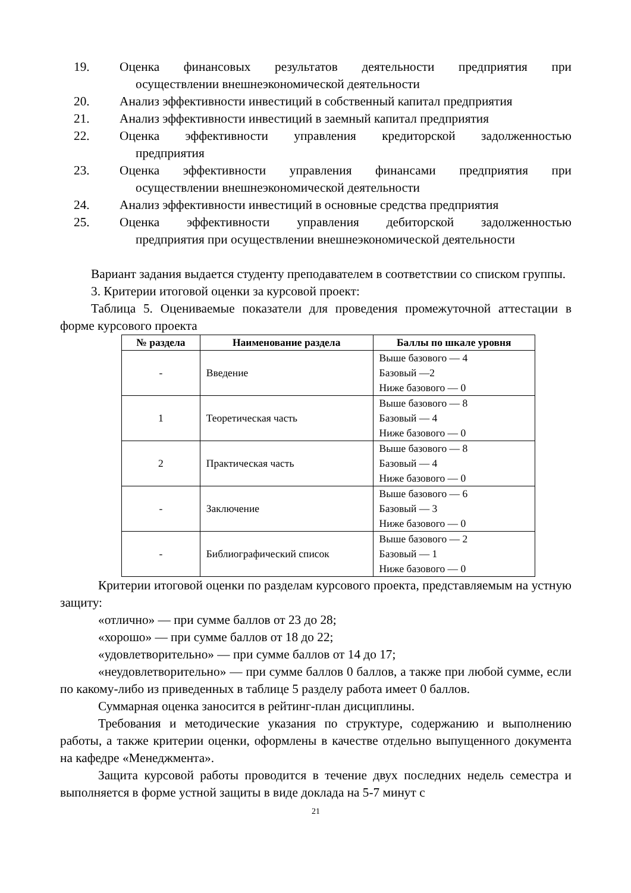19. Оценка финансовых результатов деятельности предприятия при
осуществлении внешнеэкономической деятельности
20. Анализ эффективности инвестиций в собственный капитал предприятия
21. Анализ эффективности инвестиций в заемный капитал предприятия
22. Оценка эффективности управления кредиторской задолженностью
предприятия
23. Оценка эффективности управления финансами предприятия при
осуществлении внешнеэкономической деятельности
24. Анализ эффективности инвестиций в основные средства предприятия
25. Оценка эффективности управления дебиторской задолженностью
предприятия при осуществлении внешнеэкономической деятельности
Вариант задания выдается студенту преподавателем в соответствии со списком группы.
3. Критерии итоговой оценки за курсовой проект:
Таблица 5. Оцениваемые показатели для проведения промежуточной аттестации в форме курсового проекта
| № раздела | Наименование раздела | Баллы по шкале уровня |
| --- | --- | --- |
| - | Введение | Выше базового — 4 Базовый —2 Ниже базового — 0 |
| 1 | Теоретическая часть | Выше базового — 8 Базовый — 4 Ниже базового — 0 |
| 2 | Практическая часть | Выше базового — 8 Базовый — 4 Ниже базового — 0 |
| - | Заключение | Выше базового — 6 Базовый — 3 Ниже базового — 0 |
| - | Библиографический список | Выше базового — 2 Базовый — 1 Ниже базового — 0 |
Критерии итоговой оценки по разделам курсового проекта, представляемым на устную защиту:
«отлично» — при сумме баллов от 23 до 28;
«хорошо» — при сумме баллов от 18 до 22;
«удовлетворительно» — при сумме баллов от 14 до 17;
«неудовлетворительно» — при сумме баллов 0 баллов, а также при любой сумме, если по какому-либо из приведенных в таблице 5 разделу работа имеет 0 баллов.
Суммарная оценка заносится в рейтинг-план дисциплины.
Требования и методические указания по структуре, содержанию и выполнению работы, а также критерии оценки, оформлены в качестве отдельно выпущенного документа на кафедре «Менеджмента».
Защита курсовой работы проводится в течение двух последних недель семестра и выполняется в форме устной защиты в виде доклада на 5-7 минут с
21